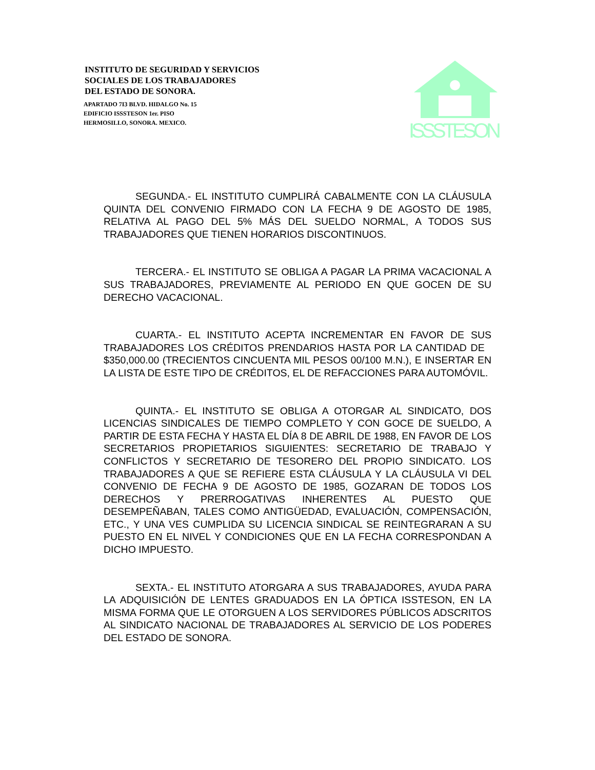INSTITUTO DE SEGURIDAD Y SERVICIOS
SOCIALES DE LOS TRABAJADORES
DEL ESTADO DE SONORA.
APARTADO 7I3 BLVD. HIDALGO No. 15
EDIFICIO ISSSTESON 1er. PISO
HERMOSILLO, SONORA. MEXICO.
ISSSTESON
SEGUNDA.- EL INSTITUTO CUMPLIRÁ CABALMENTE CON LA CLÁUSULA QUINTA DEL CONVENIO FIRMADO CON LA FECHA 9 DE AGOSTO DE 1985, RELATIVA AL PAGO DEL 5% MÁS DEL SUELDO NORMAL, A TODOS SUS TRABAJADORES QUE TIENEN HORARIOS DISCONTINUOS.
TERCERA.- EL INSTITUTO SE OBLIGA A PAGAR LA PRIMA VACACIONAL A SUS TRABAJADORES, PREVIAMENTE AL PERIODO EN QUE GOCEN DE SU DERECHO VACACIONAL.
CUARTA.- EL INSTITUTO ACEPTA INCREMENTAR EN FAVOR DE SUS TRABAJADORES LOS CRÉDITOS PRENDARIOS HASTA POR LA CANTIDAD DE $350,000.00 (TRECIENTOS CINCUENTA MIL PESOS 00/100 M.N.), E INSERTAR EN LA LISTA DE ESTE TIPO DE CRÉDITOS, EL DE REFACCIONES PARA AUTOMÓVIL.
QUINTA.- EL INSTITUTO SE OBLIGA A OTORGAR AL SINDICATO, DOS LICENCIAS SINDICALES DE TIEMPO COMPLETO Y CON GOCE DE SUELDO, A PARTIR DE ESTA FECHA Y HASTA EL DÍA 8 DE ABRIL DE 1988, EN FAVOR DE LOS SECRETARIOS PROPIETARIOS SIGUIENTES: SECRETARIO DE TRABAJO Y CONFLICTOS Y SECRETARIO DE TESORERO DEL PROPIO SINDICATO. LOS TRABAJADORES A QUE SE REFIERE ESTA CLÁUSULA Y LA CLÁUSULA VI DEL CONVENIO DE FECHA 9 DE AGOSTO DE 1985, GOZARAN DE TODOS LOS DERECHOS Y PRERROGATIVAS INHERENTES AL PUESTO QUE DESEMPEÑABAN, TALES COMO ANTIGÜEDAD, EVALUACIÓN, COMPENSACIÓN, ETC., Y UNA VES CUMPLIDA SU LICENCIA SINDICAL SE REINTEGRARAN A SU PUESTO EN EL NIVEL Y CONDICIONES QUE EN LA FECHA CORRESPONDAN A DICHO IMPUESTO.
SEXTA.- EL INSTITUTO ATORGARA A SUS TRABAJADORES, AYUDA PARA LA ADQUISICIÓN DE LENTES GRADUADOS EN LA ÓPTICA ISSTESON, EN LA MISMA FORMA QUE LE OTORGUEN A LOS SERVIDORES PÚBLICOS ADSCRITOS AL SINDICATO NACIONAL DE TRABAJADORES AL SERVICIO DE LOS PODERES DEL ESTADO DE SONORA.